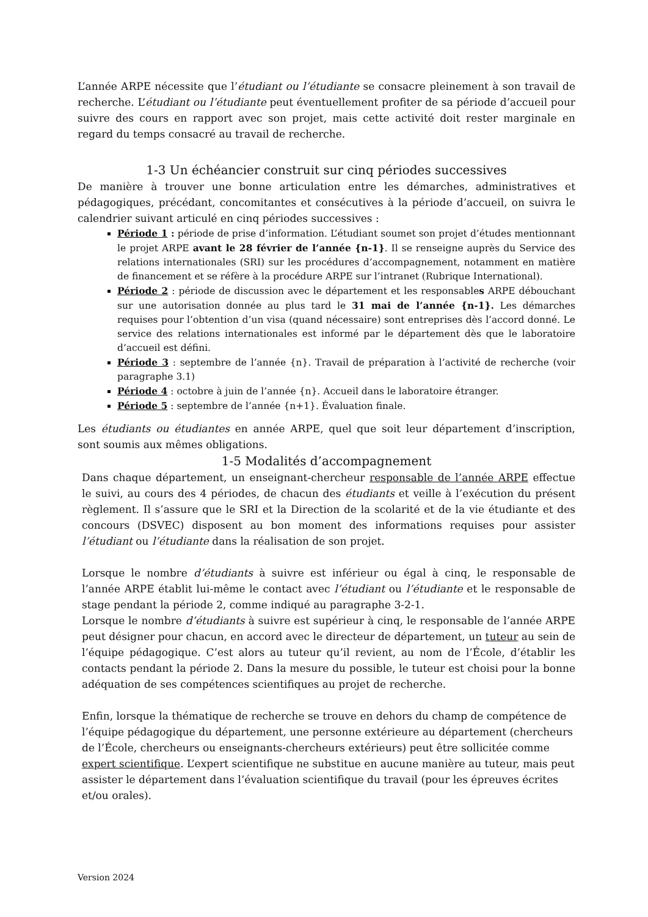L’année ARPE nécessite que l’étudiant ou l’étudiante se consacre pleinement à son travail de recherche. L’étudiant ou l’étudiante peut éventuellement profiter de sa période d’accueil pour suivre des cours en rapport avec son projet, mais cette activité doit rester marginale en regard du temps consacré au travail de recherche.
1-3 Un échéancier construit sur cinq périodes successives
De manière à trouver une bonne articulation entre les démarches, administratives et pédagogiques, précédant, concomitantes et consécutives à la période d’accueil, on suivra le calendrier suivant articulé en cinq périodes successives :
Période 1 : période de prise d’information. L’étudiant soumet son projet d’études mentionnant le projet ARPE avant le 28 février de l’année {n-1}. Il se renseigne auprès du Service des relations internationales (SRI) sur les procédures d’accompagnement, notamment en matière de financement et se réfère à la procédure ARPE sur l’intranet (Rubrique International).
Période 2 : période de discussion avec le département et les responsables ARPE débouchant sur une autorisation donnée au plus tard le 31 mai de l’année {n-1}. Les démarches requises pour l’obtention d’un visa (quand nécessaire) sont entreprises dès l’accord donné. Le service des relations internationales est informé par le département dès que le laboratoire d’accueil est défini.
Période 3 : septembre de l’année {n}. Travail de préparation à l’activité de recherche (voir paragraphe 3.1)
Période 4 : octobre à juin de l’année {n}. Accueil dans le laboratoire étranger.
Période 5 : septembre de l’année {n+1}. Évaluation finale.
Les étudiants ou étudiantes en année ARPE, quel que soit leur département d’inscription, sont soumis aux mêmes obligations.
1-5 Modalités d’accompagnement
Dans chaque département, un enseignant-chercheur responsable de l’année ARPE effectue le suivi, au cours des 4 périodes, de chacun des étudiants et veille à l’exécution du présent règlement. Il s’assure que le SRI et la Direction de la scolarité et de la vie étudiante et des concours (DSVEC) disposent au bon moment des informations requises pour assister l’étudiant ou l’étudiante dans la réalisation de son projet.
Lorsque le nombre d’étudiants à suivre est inférieur ou égal à cinq, le responsable de l’année ARPE établit lui-même le contact avec l’étudiant ou l’étudiante et le responsable de stage pendant la période 2, comme indiqué au paragraphe 3-2-1.
Lorsque le nombre d’étudiants à suivre est supérieur à cinq, le responsable de l’année ARPE peut désigner pour chacun, en accord avec le directeur de département, un tuteur au sein de l’équipe pédagogique. C’est alors au tuteur qu’il revient, au nom de l’École, d’établir les contacts pendant la période 2. Dans la mesure du possible, le tuteur est choisi pour la bonne adéquation de ses compétences scientifiques au projet de recherche.
Enfin, lorsque la thématique de recherche se trouve en dehors du champ de compétence de l’équipe pédagogique du département, une personne extérieure au département (chercheurs de l’École, chercheurs ou enseignants-chercheurs extérieurs) peut être sollicitée comme expert scientifique. L’expert scientifique ne substitue en aucune manière au tuteur, mais peut assister le département dans l’évaluation scientifique du travail (pour les épreuves écrites et/ou orales).
Version 2024